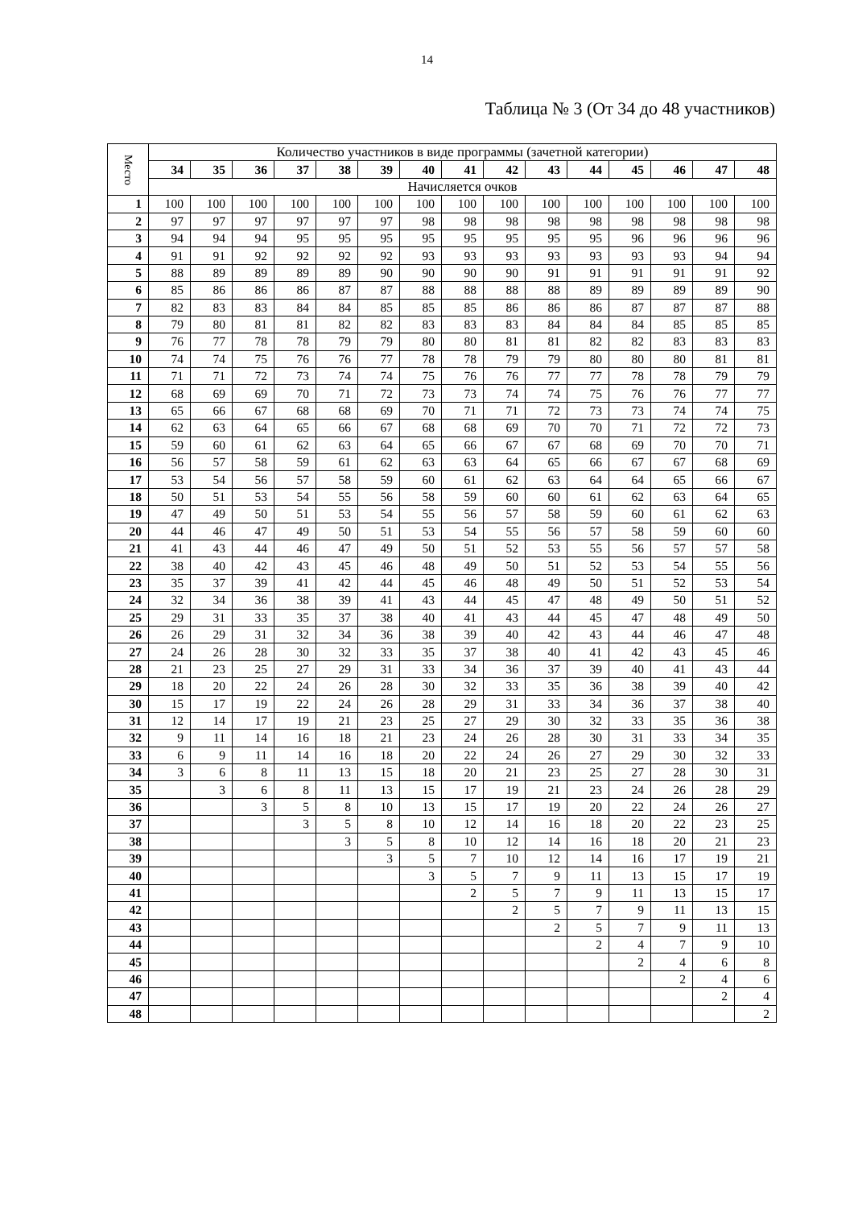14
Таблица № 3 (От 34 до 48 участников)
| Место | Количество участников в виде программы (зачетной категории) | | | | | | | | | | | | | | |
| --- | --- | --- | --- | --- | --- | --- | --- | --- | --- | --- | --- | --- | --- | --- | --- |
| | 34 | 35 | 36 | 37 | 38 | 39 | 40 | 41 | 42 | 43 | 44 | 45 | 46 | 47 | 48 |
| | Начисляется очков | | | | | | | | | | | | | | |
| 1 | 100 | 100 | 100 | 100 | 100 | 100 | 100 | 100 | 100 | 100 | 100 | 100 | 100 | 100 | 100 |
| 2 | 97 | 97 | 97 | 97 | 97 | 97 | 98 | 98 | 98 | 98 | 98 | 98 | 98 | 98 | 98 |
| 3 | 94 | 94 | 94 | 95 | 95 | 95 | 95 | 95 | 95 | 95 | 95 | 96 | 96 | 96 | 96 |
| 4 | 91 | 91 | 92 | 92 | 92 | 92 | 93 | 93 | 93 | 93 | 93 | 93 | 93 | 94 | 94 |
| 5 | 88 | 89 | 89 | 89 | 89 | 90 | 90 | 90 | 90 | 91 | 91 | 91 | 91 | 91 | 92 |
| 6 | 85 | 86 | 86 | 86 | 87 | 87 | 88 | 88 | 88 | 88 | 89 | 89 | 89 | 89 | 90 |
| 7 | 82 | 83 | 83 | 84 | 84 | 85 | 85 | 85 | 86 | 86 | 86 | 87 | 87 | 87 | 88 |
| 8 | 79 | 80 | 81 | 81 | 82 | 82 | 83 | 83 | 83 | 84 | 84 | 84 | 85 | 85 | 85 |
| 9 | 76 | 77 | 78 | 78 | 79 | 79 | 80 | 80 | 81 | 81 | 82 | 82 | 83 | 83 | 83 |
| 10 | 74 | 74 | 75 | 76 | 76 | 77 | 78 | 78 | 79 | 79 | 80 | 80 | 80 | 81 | 81 |
| 11 | 71 | 71 | 72 | 73 | 74 | 74 | 75 | 76 | 76 | 77 | 77 | 78 | 78 | 79 | 79 |
| 12 | 68 | 69 | 69 | 70 | 71 | 72 | 73 | 73 | 74 | 74 | 75 | 76 | 76 | 77 | 77 |
| 13 | 65 | 66 | 67 | 68 | 68 | 69 | 70 | 71 | 71 | 72 | 73 | 73 | 74 | 74 | 75 |
| 14 | 62 | 63 | 64 | 65 | 66 | 67 | 68 | 68 | 69 | 70 | 70 | 71 | 72 | 72 | 73 |
| 15 | 59 | 60 | 61 | 62 | 63 | 64 | 65 | 66 | 67 | 67 | 68 | 69 | 70 | 70 | 71 |
| 16 | 56 | 57 | 58 | 59 | 61 | 62 | 63 | 63 | 64 | 65 | 66 | 67 | 67 | 68 | 69 |
| 17 | 53 | 54 | 56 | 57 | 58 | 59 | 60 | 61 | 62 | 63 | 64 | 64 | 65 | 66 | 67 |
| 18 | 50 | 51 | 53 | 54 | 55 | 56 | 58 | 59 | 60 | 60 | 61 | 62 | 63 | 64 | 65 |
| 19 | 47 | 49 | 50 | 51 | 53 | 54 | 55 | 56 | 57 | 58 | 59 | 60 | 61 | 62 | 63 |
| 20 | 44 | 46 | 47 | 49 | 50 | 51 | 53 | 54 | 55 | 56 | 57 | 58 | 59 | 60 | 60 |
| 21 | 41 | 43 | 44 | 46 | 47 | 49 | 50 | 51 | 52 | 53 | 55 | 56 | 57 | 57 | 58 |
| 22 | 38 | 40 | 42 | 43 | 45 | 46 | 48 | 49 | 50 | 51 | 52 | 53 | 54 | 55 | 56 |
| 23 | 35 | 37 | 39 | 41 | 42 | 44 | 45 | 46 | 48 | 49 | 50 | 51 | 52 | 53 | 54 |
| 24 | 32 | 34 | 36 | 38 | 39 | 41 | 43 | 44 | 45 | 47 | 48 | 49 | 50 | 51 | 52 |
| 25 | 29 | 31 | 33 | 35 | 37 | 38 | 40 | 41 | 43 | 44 | 45 | 47 | 48 | 49 | 50 |
| 26 | 26 | 29 | 31 | 32 | 34 | 36 | 38 | 39 | 40 | 42 | 43 | 44 | 46 | 47 | 48 |
| 27 | 24 | 26 | 28 | 30 | 32 | 33 | 35 | 37 | 38 | 40 | 41 | 42 | 43 | 45 | 46 |
| 28 | 21 | 23 | 25 | 27 | 29 | 31 | 33 | 34 | 36 | 37 | 39 | 40 | 41 | 43 | 44 |
| 29 | 18 | 20 | 22 | 24 | 26 | 28 | 30 | 32 | 33 | 35 | 36 | 38 | 39 | 40 | 42 |
| 30 | 15 | 17 | 19 | 22 | 24 | 26 | 28 | 29 | 31 | 33 | 34 | 36 | 37 | 38 | 40 |
| 31 | 12 | 14 | 17 | 19 | 21 | 23 | 25 | 27 | 29 | 30 | 32 | 33 | 35 | 36 | 38 |
| 32 | 9 | 11 | 14 | 16 | 18 | 21 | 23 | 24 | 26 | 28 | 30 | 31 | 33 | 34 | 35 |
| 33 | 6 | 9 | 11 | 14 | 16 | 18 | 20 | 22 | 24 | 26 | 27 | 29 | 30 | 32 | 33 |
| 34 | 3 | 6 | 8 | 11 | 13 | 15 | 18 | 20 | 21 | 23 | 25 | 27 | 28 | 30 | 31 |
| 35 | | 3 | 6 | 8 | 11 | 13 | 15 | 17 | 19 | 21 | 23 | 24 | 26 | 28 | 29 |
| 36 | | | 3 | 5 | 8 | 10 | 13 | 15 | 17 | 19 | 20 | 22 | 24 | 26 | 27 |
| 37 | | | | 3 | 5 | 8 | 10 | 12 | 14 | 16 | 18 | 20 | 22 | 23 | 25 |
| 38 | | | | | 3 | 5 | 8 | 10 | 12 | 14 | 16 | 18 | 20 | 21 | 23 |
| 39 | | | | | | 3 | 5 | 7 | 10 | 12 | 14 | 16 | 17 | 19 | 21 |
| 40 | | | | | | | 3 | 5 | 7 | 9 | 11 | 13 | 15 | 17 | 19 |
| 41 | | | | | | | | 2 | 5 | 7 | 9 | 11 | 13 | 15 | 17 |
| 42 | | | | | | | | | 2 | 5 | 7 | 9 | 11 | 13 | 15 |
| 43 | | | | | | | | | | 2 | 5 | 7 | 9 | 11 | 13 |
| 44 | | | | | | | | | | | 2 | 4 | 7 | 9 | 10 |
| 45 | | | | | | | | | | | | 2 | 4 | 6 | 8 |
| 46 | | | | | | | | | | | | | 2 | 4 | 6 |
| 47 | | | | | | | | | | | | | | 2 | 4 |
| 48 | | | | | | | | | | | | | | | 2 |